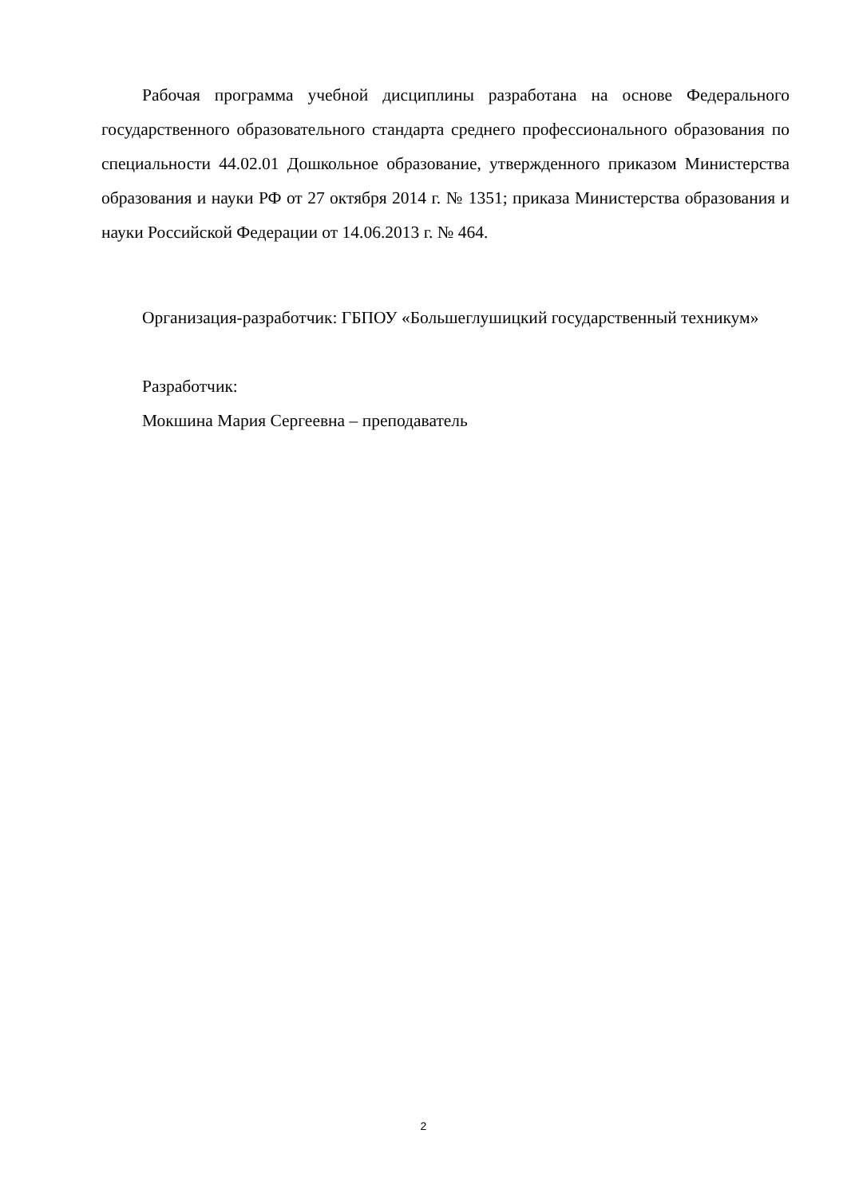Рабочая программа учебной дисциплины разработана на основе Федерального государственного образовательного стандарта среднего профессионального образования по специальности 44.02.01 Дошкольное образование, утвержденного приказом Министерства образования и науки РФ от 27 октября 2014 г. № 1351; приказа Министерства образования и науки Российской Федерации от 14.06.2013 г. № 464.
Организация-разработчик: ГБПОУ «Большеглушицкий государственный техникум»
Разработчик:
Мокшина Мария Сергеевна – преподаватель
2